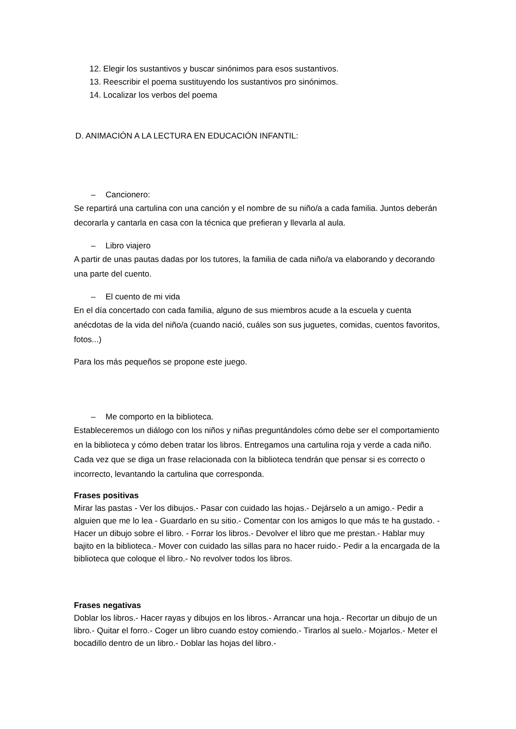12. Elegir los sustantivos y buscar sinónimos para esos sustantivos.
13. Reescribir el poema sustituyendo los sustantivos pro sinónimos.
14. Localizar los verbos del poema
D. ANIMACIÓN A LA LECTURA EN EDUCACIÓN INFANTIL:
– Cancionero:
Se repartirá una cartulina con una canción y el nombre de su niño/a a cada familia. Juntos deberán decorarla y cantarla en casa con la técnica que prefieran y llevarla al aula.
– Libro viajero
A partir de unas pautas dadas por los tutores, la familia de cada niño/a va elaborando y decorando una parte del cuento.
– El cuento de mi vida
En el día concertado con cada familia, alguno de sus miembros acude a la escuela y cuenta anécdotas de la vida del niño/a (cuando nació, cuáles son sus juguetes, comidas, cuentos favoritos, fotos...)
Para los más pequeños se propone este juego.
– Me comporto en la biblioteca.
Estableceremos un diálogo con los niños y niñas preguntándoles cómo debe ser el comportamiento en la biblioteca y cómo deben tratar los libros. Entregamos una cartulina roja y verde a cada niño. Cada vez que se diga un frase relacionada con la biblioteca tendrán que pensar si es correcto o incorrecto, levantando la cartulina que corresponda.
Frases positivas
Mirar las pastas - Ver los dibujos.- Pasar con cuidado las hojas.- Dejárselo a un amigo.- Pedir a alguien que me lo lea - Guardarlo en su sitio.- Comentar con los amigos lo que más te ha gustado. - Hacer un dibujo sobre el libro. - Forrar los libros.- Devolver el libro que me prestan.- Hablar muy bajito en la biblioteca.- Mover con cuidado las sillas para no hacer ruido.- Pedir a la encargada de la biblioteca que coloque el libro.- No revolver todos los libros.
Frases negativas
Doblar los libros.- Hacer rayas y dibujos en los libros.- Arrancar una hoja.- Recortar un dibujo de un libro.- Quitar el forro.- Coger un libro cuando estoy comiendo.- Tirarlos al suelo.- Mojarlos.- Meter el bocadillo dentro de un libro.- Doblar las hojas del libro.-